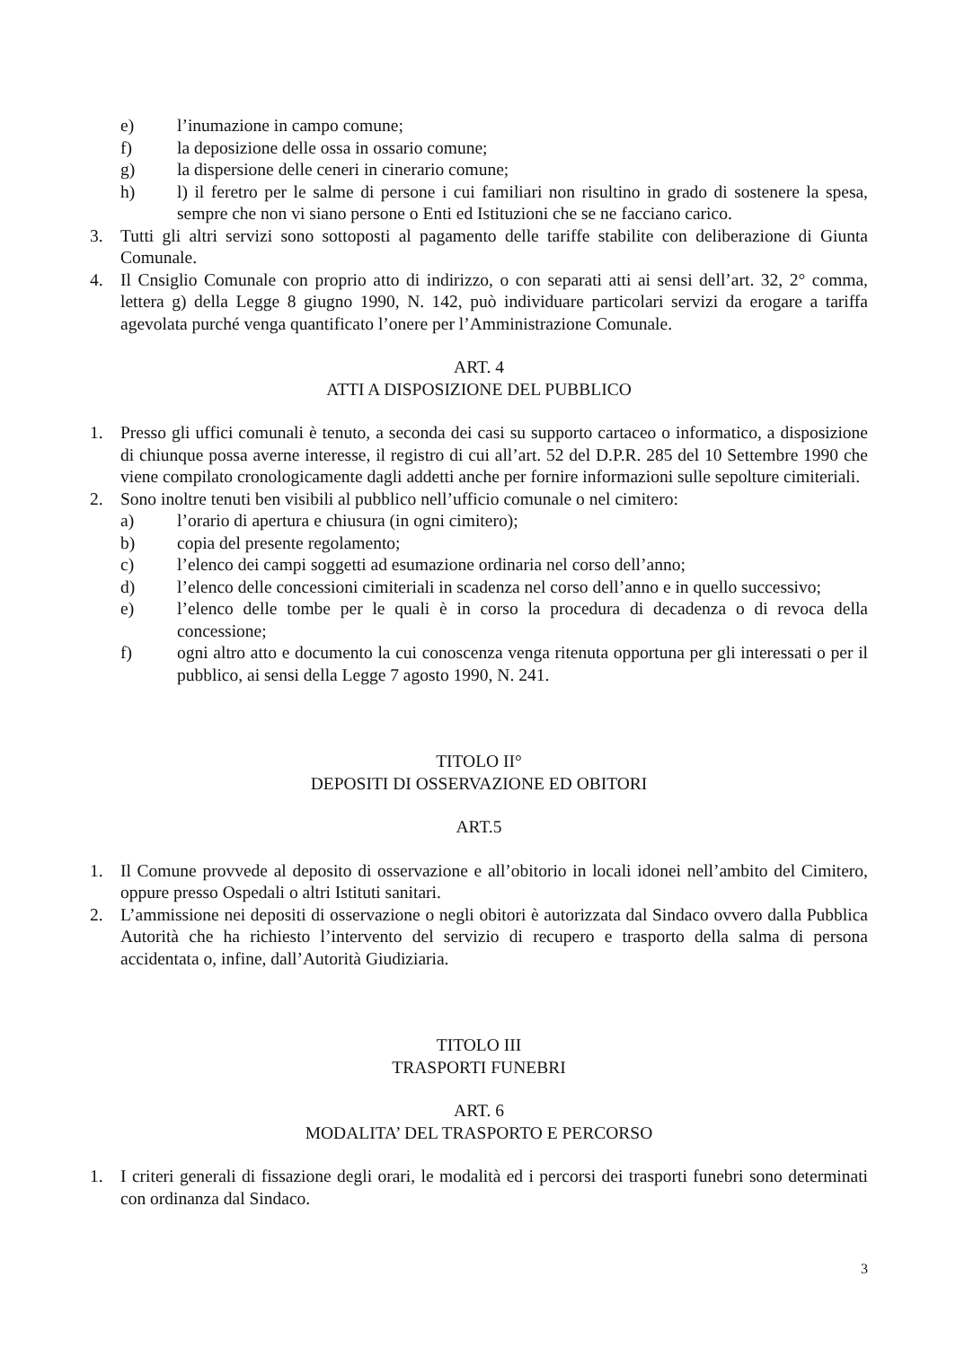e) l’inumazione in campo comune;
f) la deposizione delle ossa in ossario comune;
g) la dispersione delle ceneri in cinerario comune;
h) l) il feretro per le salme di persone i cui familiari non risultino in grado di sostenere la spesa, sempre che non vi siano persone o Enti ed Istituzioni che se ne facciano carico.
3. Tutti gli altri servizi sono sottoposti al pagamento delle tariffe stabilite con deliberazione di Giunta Comunale.
4. Il Cnsiglio Comunale con proprio atto di indirizzo, o con separati atti ai sensi dell’art. 32, 2° comma, lettera g) della Legge 8 giugno 1990, N. 142, può individuare particolari servizi da erogare a tariffa agevolata purché venga quantificato l’onere per l’Amministrazione Comunale.
ART. 4
ATTI A DISPOSIZIONE DEL PUBBLICO
1. Presso gli uffici comunali è tenuto, a seconda dei casi su supporto cartaceo o informatico, a disposizione di chiunque possa averne interesse, il registro di cui all’art. 52 del D.P.R. 285 del 10 Settembre 1990 che viene compilato cronologicamente dagli addetti anche per fornire informazioni sulle sepolture cimiteriali.
2. Sono inoltre tenuti ben visibili al pubblico nell’ufficio comunale o nel cimitero:
a) l’orario di apertura e chiusura (in ogni cimitero);
b) copia del presente regolamento;
c) l’elenco dei campi soggetti ad esumazione ordinaria nel corso dell’anno;
d) l’elenco delle concessioni cimiteriali in scadenza nel corso dell’anno e in quello successivo;
e) l’elenco delle tombe per le quali è in corso la procedura di decadenza o di revoca della concessione;
f) ogni altro atto e documento la cui conoscenza venga ritenuta opportuna per gli interessati o per il pubblico, ai sensi della Legge 7 agosto 1990, N. 241.
TITOLO II°
DEPOSITI DI OSSERVAZIONE ED OBITORI
ART.5
1. Il Comune provvede al deposito di osservazione e all’obitorio in locali idonei nell’ambito del Cimitero, oppure presso Ospedali o altri Istituti sanitari.
2. L’ammissione nei depositi di osservazione o negli obitori è autorizzata dal Sindaco ovvero dalla Pubblica Autorità che ha richiesto l’intervento del servizio di recupero e trasporto della salma di persona accidentata o, infine, dall’Autorità Giudiziaria.
TITOLO III
TRASPORTI FUNEBRI
ART. 6
MODALITA’ DEL TRASPORTO E PERCORSO
1. I criteri generali di fissazione degli orari, le modalità ed i percorsi dei trasporti funebri sono determinati con ordinanza dal Sindaco.
3